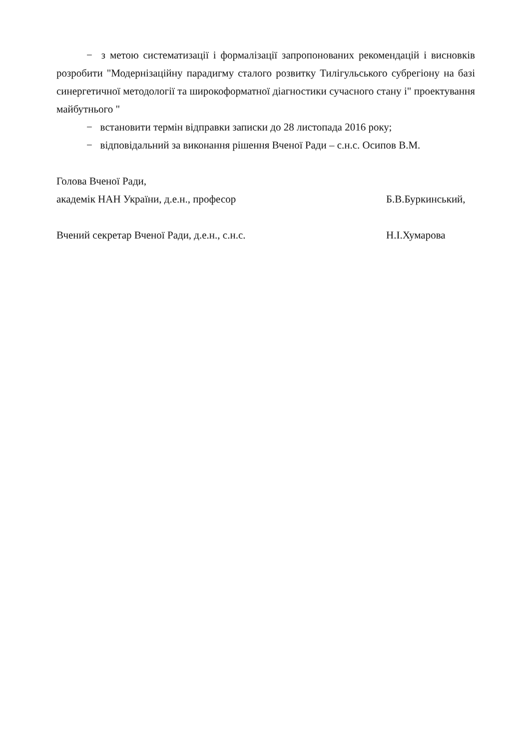− з метою систематизації і формалізації запропонованих рекомендацій і висновків розробити "Модернізаційну парадигму сталого розвитку Тилігульського субрегіону на базі синергетичної методології та широкоформатної діагностики сучасного стану і" проектування майбутнього "
− встановити термін відправки записки до 28 листопада 2016 року;
− відповідальний за виконання рішення Вченої Ради – с.н.с. Осипов В.М.
Голова Вченої Ради,
академік НАН України, д.е.н., професор Б.В.Буркинський,
Вчений секретар Вченої Ради, д.е.н., с.н.с. Н.І.Хумарова